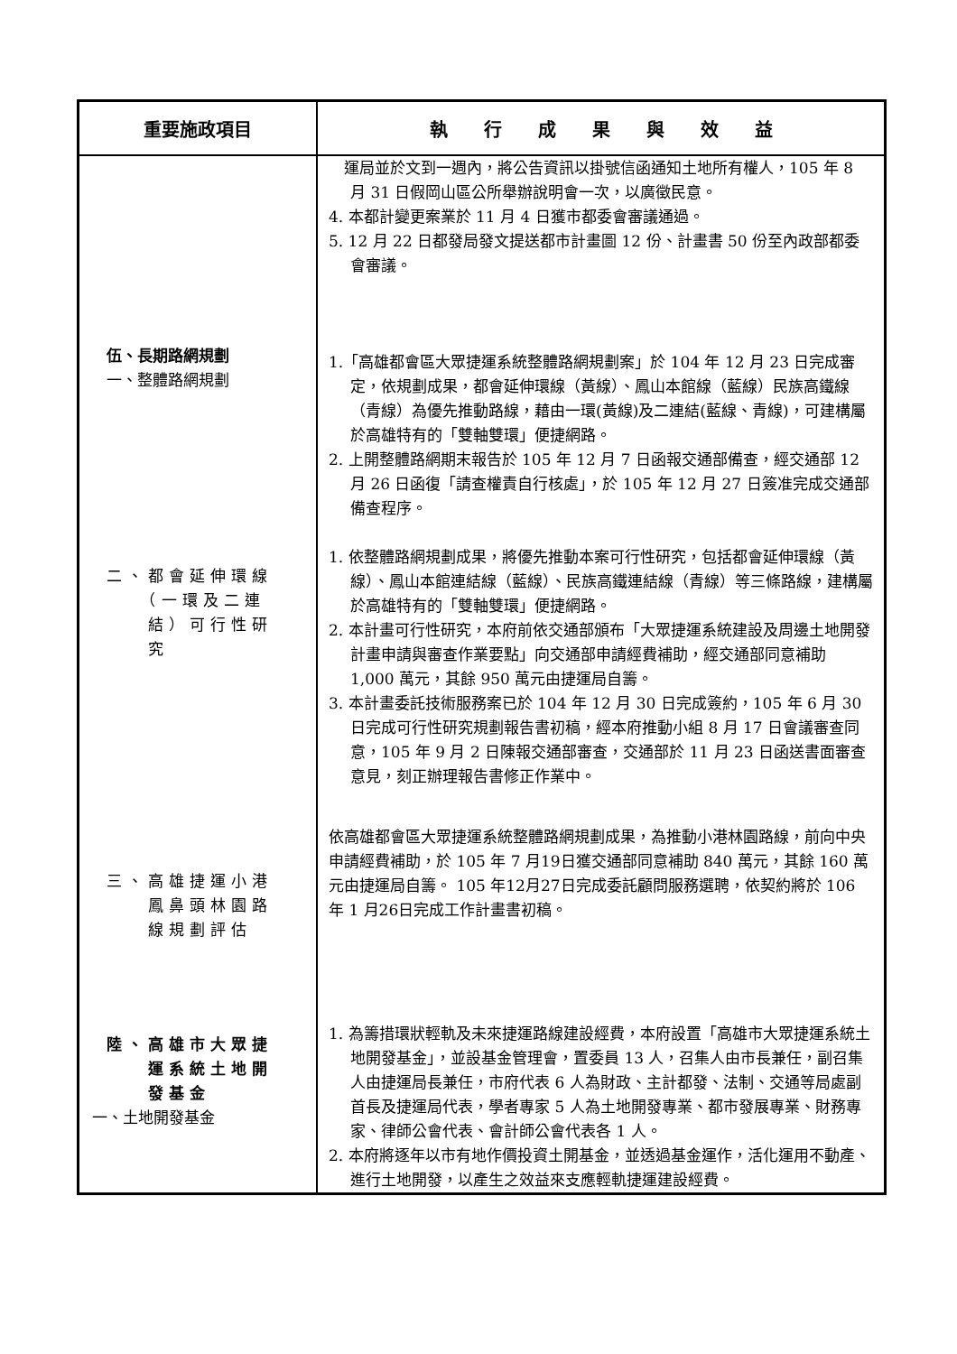| 重要施政項目 | 執 行 成 果 與 效 益 |
| --- | --- |
| 伍、長期路網規劃 一、整體路網規劃 二、都會延伸環線 （一環及二連 結）可行性研 究 三、高雄捷運小港 鳳鼻頭林園路 線規劃評估 陸、高雄市大眾捷 運系統土地開 發基金 一、土地開發基金 | 運局並於文到一週內，將公告資訊以掛號信函通知土地所有權人，105 年 8 月 31 日假岡山區公所舉辦說明會一次，以廣徵民意。 4. 本都計變更案業於 11 月 4 日獲市都委會審議通過。 5. 12 月 22 日都發局發文提送都市計畫圖 12 份、計畫書 50 份至內政部都委會審議。 1.「高雄都會區大眾捷運系統整體路網規劃案」於 104 年 12 月 23 日完成審定，依規劃成果，都會延伸環線（黃線）、鳳山本館線（藍線）民族高鐵線（青線）為優先推動路線，藉由一環(黃線)及二連結(藍線、青線)，可建構屬於高雄特有的「雙軸雙環」便捷網路。 2. 上開整體路網期末報告於 105 年 12 月 7 日函報交通部備查，經交通部 12 月 26 日函復「請查權責自行核處」，於 105 年 12 月 27 日簽准完成交通部備查程序。 1. 依整體路網規劃成果，將優先推動本案可行性研究，包括都會延伸環線（黃線）、鳳山本館連結線（藍線）、民族高鐵連結線（青線）等三條路線，建構屬於高雄特有的「雙軸雙環」便捷網路。 2. 本計畫可行性研究，本府前依交通部頒布「大眾捷運系統建設及周邊土地開發計畫申請與審查作業要點」向交通部申請經費補助，經交通部同意補助 1,000 萬元，其餘 950 萬元由捷運局自籌。 3. 本計畫委託技術服務案已於 104 年 12 月 30 日完成簽約，105 年 6 月 30 日完成可行性研究規劃報告書初稿，經本府推動小組 8 月 17 日會議審查同意，105 年 9 月 2 日陳報交通部審查，交通部於 11 月 23 日函送書面審查意見，刻正辦理報告書修正作業中。 依高雄都會區大眾捷運系統整體路網規劃成果，為推動小港林園路線，前向中央申請經費補助，於 105 年 7 月19日獲交通部同意補助 840 萬元，其餘 160 萬元由捷運局自籌。 105 年12月27日完成委託顧問服務選聘，依契約將於 106 年 1 月26日完成工作計畫書初稿。 1. 為籌措環狀輕軌及未來捷運路線建設經費，本府設置「高雄市大眾捷運系統土地開發基金」，並設基金管理會，置委員 13 人，召集人由市長兼任，副召集人由捷運局長兼任，市府代表 6 人為財政、主計都發、法制、交通等局處副首長及捷運局代表，學者專家 5 人為土地開發專業、都市發展專業、財務專家、律師公會代表、會計師公會代表各 1 人。 2. 本府將逐年以市有地作價投資土開基金，並透過基金運作，活化運用不動產、進行土地開發，以產生之效益來支應輕軌捷運建設經費。 |